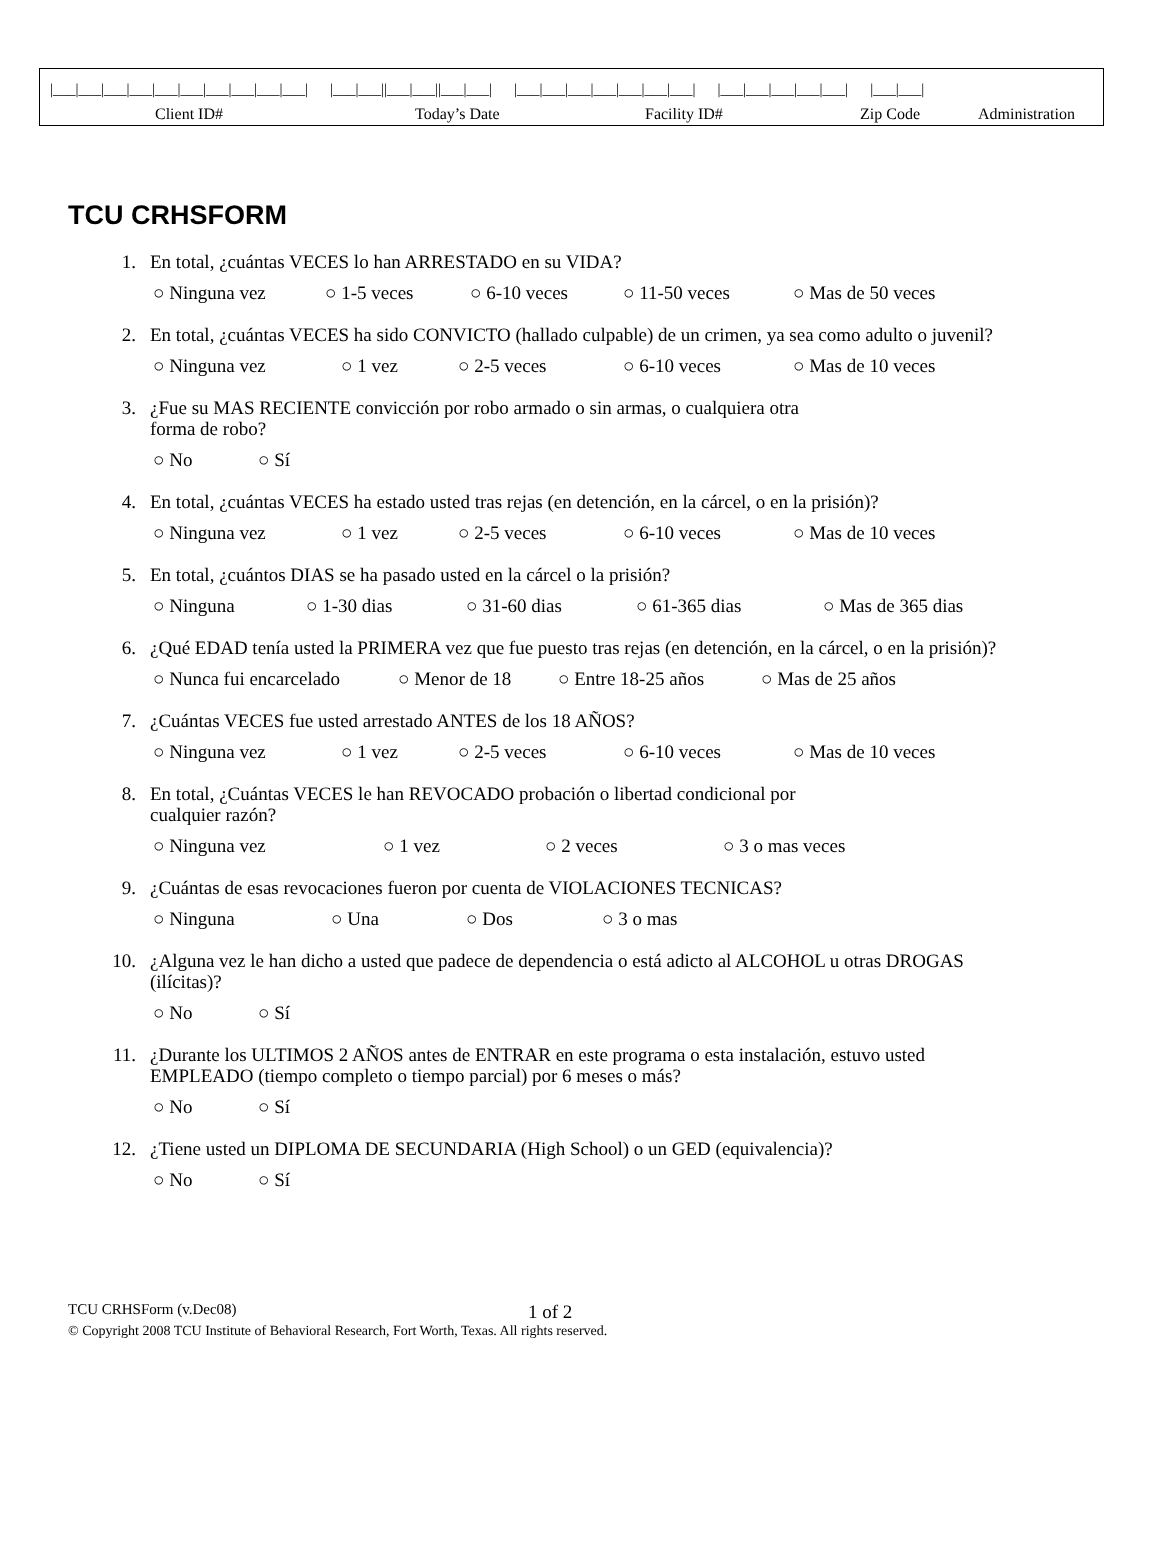|___|___|___|___|___|___|___|___|___|___| |___|___||___|___||___|___| |___|___|___|___|___|___|___| |___|___|___|___|___| |___|___|
Client ID# Today’s Date Facility ID# Zip Code Administration
TCU CRHSFORM
1. En total, ¿cuántas VECES lo han ARRESTADO en su VIDA?
○ Ninguna vez ○ 1-5 veces ○ 6-10 veces ○ 11-50 veces ○ Mas de 50 veces
2. En total, ¿cuántas VECES ha sido CONVICTO (hallado culpable) de un crimen, ya sea como adulto o juvenil?
○ Ninguna vez ○ 1 vez ○ 2-5 veces ○ 6-10 veces ○ Mas de 10 veces
3. ¿Fue su MAS RECIENTE convicción por robo armado o sin armas, o cualquiera otra
forma de robo?
○ No ○ Sí
4. En total, ¿cuántas VECES ha estado usted tras rejas (en detención, en la cárcel, o en la prisión)?
○ Ninguna vez ○ 1 vez ○ 2-5 veces ○ 6-10 veces ○ Mas de 10 veces
5. En total, ¿cuántos DIAS se ha pasado usted en la cárcel o la prisión?
○ Ninguna ○ 1-30 dias ○ 31-60 dias ○ 61-365 dias ○ Mas de 365 dias
6. ¿Qué EDAD tenía usted la PRIMERA vez que fue puesto tras rejas (en detención, en la cárcel, o en la prisión)?
○ Nunca fui encarcelado ○ Menor de 18 ○ Entre 18-25 años ○ Mas de 25 años
7. ¿Cuántas VECES fue usted arrestado ANTES de los 18 AÑOS?
○ Ninguna vez ○ 1 vez ○ 2-5 veces ○ 6-10 veces ○ Mas de 10 veces
8. En total, ¿Cuántas VECES le han REVOCADO probación o libertad condicional por
cualquier razón?
○ Ninguna vez ○ 1 vez ○ 2 veces ○ 3 o mas veces
9. ¿Cuántas de esas revocaciones fueron por cuenta de VIOLACIONES TECNICAS?
○ Ninguna ○ Una ○ Dos ○ 3 o mas
10. ¿Alguna vez le han dicho a usted que padece de dependencia o está adicto al ALCOHOL u otras DROGAS (ilícitas)?
○ No ○ Sí
11. ¿Durante los ULTIMOS 2 AÑOS antes de ENTRAR en este programa o esta instalación, estuvo usted EMPLEADO (tiempo completo o tiempo parcial) por 6 meses o más?
○ No ○ Sí
12. ¿Tiene usted un DIPLOMA DE SECUNDARIA (High School) o un GED (equivalencia)?
○ No ○ Sí
TCU CRHSForm (v.Dec08) 1 of 2
© Copyright 2008 TCU Institute of Behavioral Research, Fort Worth, Texas. All rights reserved.